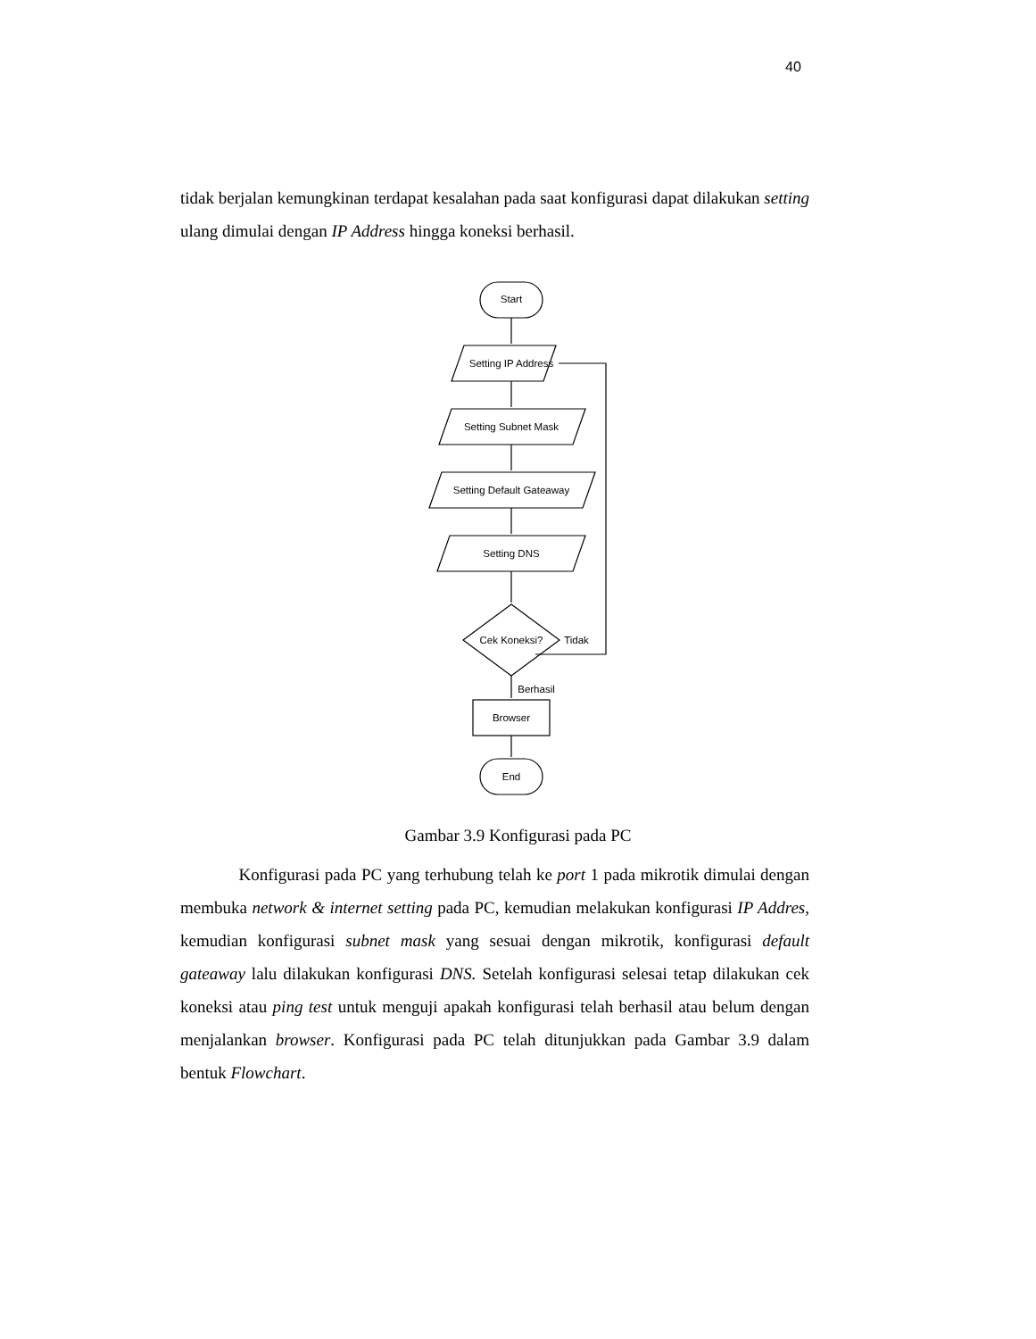40
tidak berjalan kemungkinan terdapat kesalahan pada saat konfigurasi dapat dilakukan setting ulang dimulai dengan IP Address hingga koneksi berhasil.
Start
Setting IP Address
Setting Subnet Mask
Setting Default Gateaway
Setting DNS
Cek Koneksi?
Tidak
Berhasil
Browser
End
Gambar 3.9 Konfigurasi pada PC
Konfigurasi pada PC yang terhubung telah ke port 1 pada mikrotik dimulai dengan membuka network & internet setting pada PC, kemudian melakukan konfigurasi IP Addres, kemudian konfigurasi subnet mask yang sesuai dengan mikrotik, konfigurasi default gateaway lalu dilakukan konfigurasi DNS. Setelah konfigurasi selesai tetap dilakukan cek koneksi atau ping test untuk menguji apakah konfigurasi telah berhasil atau belum dengan menjalankan browser. Konfigurasi pada PC telah ditunjukkan pada Gambar 3.9 dalam bentuk Flowchart.